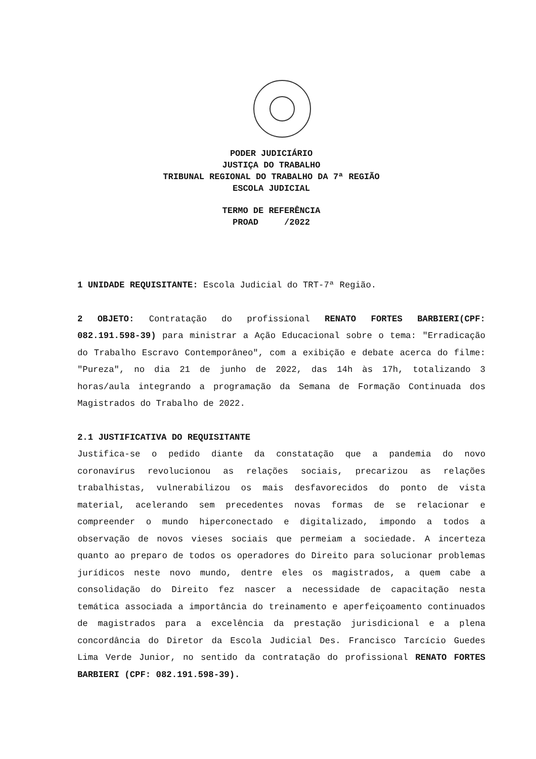PODER JUDICIÁRIO
JUSTIÇA DO TRABALHO
TRIBUNAL REGIONAL DO TRABALHO DA 7ª REGIÃO
ESCOLA JUDICIAL
TERMO DE REFERÊNCIA
PROAD /2022
1 UNIDADE REQUISITANTE: Escola Judicial do TRT-7ª Região.
2 OBJETO: Contratação do profissional RENATO FORTES BARBIERI(CPF: 082.191.598-39) para ministrar a Ação Educacional sobre o tema: "Erradicação do Trabalho Escravo Contemporâneo", com a exibição e debate acerca do filme: "Pureza", no dia 21 de junho de 2022, das 14h às 17h, totalizando 3 horas/aula integrando a programação da Semana de Formação Continuada dos Magistrados do Trabalho de 2022.
2.1 JUSTIFICATIVA DO REQUISITANTE
Justifica-se o pedido diante da constatação que a pandemia do novo coronavírus revolucionou as relações sociais, precarizou as relações trabalhistas, vulnerabilizou os mais desfavorecidos do ponto de vista material, acelerando sem precedentes novas formas de se relacionar e compreender o mundo hiperconectado e digitalizado, impondo a todos a observação de novos vieses sociais que permeiam a sociedade. A incerteza quanto ao preparo de todos os operadores do Direito para solucionar problemas jurídicos neste novo mundo, dentre eles os magistrados, a quem cabe a consolidação do Direito fez nascer a necessidade de capacitação nesta temática associada a importância do treinamento e aperfeiçoamento continuados de magistrados para a excelência da prestação jurisdicional e a plena concordância do Diretor da Escola Judicial Des. Francisco Tarcício Guedes Lima Verde Junior, no sentido da contratação do profissional RENATO FORTES BARBIERI (CPF: 082.191.598-39).